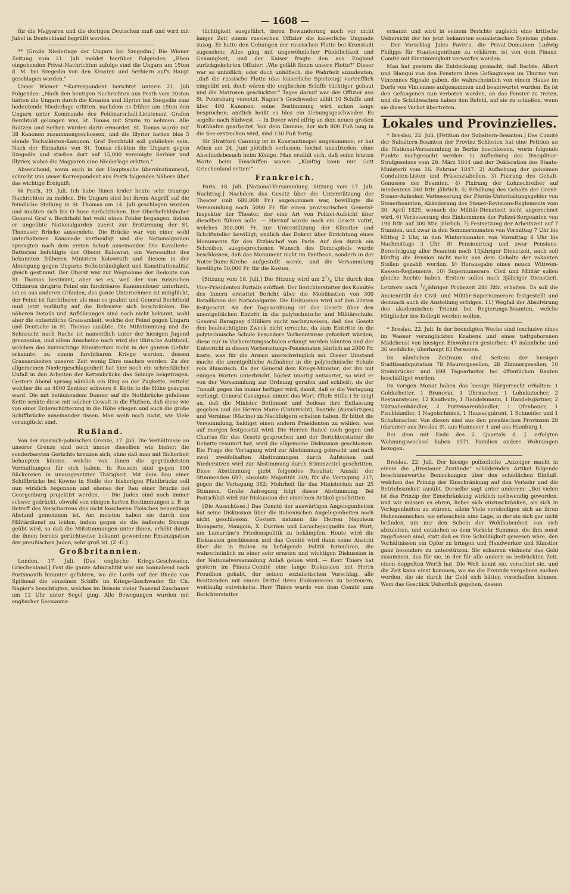— 1608 —
für die Magyaren und die dortigen Deutschen muß und wird mit Jubel in Deutschland begrüßt werden.
** [Große Niederlage der Ungarn bei Szegedin.] Die Wiener Zeitung vom 21. Juli meldet hierüber Folgendes: „Eben eingehenden Privat-Nachrichten zufolge sind die Ungarn am 15ten d. M. bei Szegedin von den Kroaten und Serbiern auf's Haupt geschlagen worden."
Unser Wiener *-Korrespondent berichtet unterm 21. Juli Folgendes: „Nach den heutigen Nachrichten aus Pesth vom 20sten hätten die Ungarn durch die Kroaten und Illyrier bei Szegedin eine bedeutende Niederlage erlitten, nachdem es früher am 15ten den Ungarn unter Kommando des Feldmarschall-Lieutenant Grafen Berchtold gelungen war, St. Tomas mit Sturm zu nehmen. Alle Raitzen und Serben wurden darin ermordet. St. Tomas wurde mit 38 Kanonen zusammengeschossen, und die Illyrier hatten blos 5 elende Tschaikisten-Kanonen. Graf Berchtold soll geblieben sein. Nach der Einnahme von St. Tomas rückten die Ungarn gegen Szegedin und stießen dort auf 15,000 vereinigte Serbier und Illyrier, wobei die Magyaren eine Niederlage erlitten."
Abweichend, wenn auch in der Hauptsache übereinstimmend, schreibt uns unser Korrespondent aus Pesth folgendes Nähere über das wichtige Ereigniß:
§§ Pesth, 19. Juli. Ich habe Ihnen leider heute sehr traurige Nachrichten zu melden. Die Ungarn sind bei ihrem Angriff auf die feindliche Stellung in St. Thomas am 14. Juli geschlagen worden und mußten sich bis O-Buse zurückziehen. Der Oberbefehlshaber General Graf v. Bechthold hat wohl einen Fehler begangen, indem er ungeübte Nationalgarden zuerst zur Erstürmung der St. Thomaser Brücke aussendete. Die Brücke war von einer wohl unterhaltenen Kanonade vertheidigt und die Nationalgarden sprengten nach dem ersten Schuß auseinander. Die Kavallerie-Batterien befehligte der Oberst Kolowrat, ein Verwandter des bekannten früheren Ministers Kolowrath und diesem in der Abneigung gegen Ungarns Selbstständigkeit und Konstitutionalität gleich gestimmt. Der Oberst war zur Wegnahme der Redoute von St. Thomas bestimmt, aber sei es, weil der von russischen Offizieren dirigirte Feind ein furchtbares Kanonenfeuer unterhielt, sei es aus anderen Gründen, das ganze Unternehmen ist mißglückt, der Feind ist furchtbarer, als man es geahnt und General Bechthold muß jetzt vorläufig auf die Defensive sich beschränken. Die näheren Details und Aufklärungen sind noch nicht bekannt, wohl aber die entsetzliche Grausamkeit, welche der Feind gegen Ungarn und Deutsche in St. Thomas ausübte. Die Mißstimmung und die Sehnsucht nach Rache ist namentlich unter der hiesigen Jugend grenzenlos, und allem Anscheine nach wird der illirische Aufstand, welchen das kurzsichtige Ministerium nicht in der ganzen Gefahr erkannte, zu einem furchtbaren Kriege werden, dessen Grausamkeiten unserer Zeit wenig Ehre machen werden. Zu der allgemeinen Niedergeschlagenheit hat hier noch ein schrecklicher Unfall in den Arbeiten der Kettenbrücke das Seinige beigetragen. Gestern Abend sprang nämlich ein Ring an der Zugkette, mittelst welcher die an 4000 Zentner schwere 4. Kette in die Höhe gezogen ward. Die mit betäubendem Donner auf die Nothbrücke gefallene Kette senkte diese mit solcher Gewalt in die Fluthen, daß diese wie von einer Erderschütterung in die Höhe stiegen und auch die große Schiffbrücke auseinander rissen. Man weiß noch nicht, wie Viele verunglückt sind.
Rußland.
Von der russisch-polnischen Grenze, 17. Juli. Die Verhältnisse an unserer Grenze sind noch immer dieselben wie bisher; die sonderbarsten Gerüchte kreuzen sich, ohne daß man mit Sicherheit behaupten könnte, welche von ihnen die gegründetsten Vermuthungen für sich haben. In Rossein sind gegen 100 Bäckereien in unausgesetzter Thätigkeit. Mit dem Bau einer Schiffbrücke bei Kowno in Stelle der bisherigen Pfahlbrücke soll nun wirklich begonnen und ebenso der Bau einer Brücke bei Georgenburg projektirt werden. — Die Juden sind noch immer schwer gedrückt, obwohl von einigen harten Bestimmungen z. B. in Betreff des Verscharrens des nicht koscheren Fleisches neuerdings Abstand genommen ist. Am meisten haben sie durch den Militärdienst zu leiden, indem gegen sie die äußerste Strenge geübt wird, so daß die Mißstimmungen unter ihnen, erhöht durch die ihnen bereits gerüchtweise bekannt gewordene Emanzipation der preußischen Juden, sehr groß ist. (Z.-H.)
Großbritannien.
London, 17. Juli. [Das englische Kriegs-Geschwader. Griechenland.] Fast die ganze Admiralität war am Sonnabend nach Portsmouth hinunter gefahren, wo die Lords auf der Rhede von Spithead die einzelnen Schiffe im Kriegs-Geschwader Sir Ch. Napier's besichtigten, welches im Beisein vieler Tausend Zuschauer um 12 Uhr unter Segel ging. Alle Bewegungen wurden mit englischer Seemanns-
tüchtigkeit ausgeführt, deren Bewunderung noch vor nicht langer Zeit einem russischen Offizier die kaiserliche Ungnade zuzog. Er hatte den Uebungen der russischen Flotte bei Kronstadt zugesehen; Alles ging mit ungewöhnlicher Pünktlichkeit und Genauigkeit, und der Kaiser fragte den aus England zurückgekehrten Offizier: „Wie gefällt Ihnen unsere Flotte?" Dieser war so unhöflich, oder doch unhöfisch, die Wahrheit anzudeuten, „daß die russische Flotte (das kaiserliche Spielzeug) vortrefflich eingeübt sei, doch wären die englischen Schiffe tüchtiger gebaut und die Matrosen geschickter." Tages darauf war der Offizier aus St. Petersburg versetzt. Napier's Geschwader zählt 10 Schiffe und über 400 Kanonen; seine Bestimmung wird schon lange besprochen; amtlich heißt es blos ein Uebungsgeschwader. Es segelte nach Südwest. — In Dover wird eifrig an dem neuen großen Nothhafen gearbeitet. Von dem Damme, der sich 800 Fuß lang in die See erstrecken wird, sind 130 Fuß fertig.
Sir Stratford Canning ist in Konstantinopel angekommen; er hat Athen am 24. Juni plötzlich verlassen, höchst unzufrieden, ohne Abschiedsbesuch beim Könige. Man erzählt sich, daß seine letzten Worte beim Einschiffen waren: „Künftig kann nur Gott Griechenland retten!"
Frankreich.
Paris, 18. Juli. [National-Versammlung. Sitzung vom 17. Juli. Nachtrag.] Nachdem das Gesetz über die Unterstützung der Theater (mit 680,000 Fr.) angenommen war, bewilligte die Versammlung noch 5000 Fr. für einen provisorischen General-Inspektor der Theater, der eine Art von Polizei-Aufsicht über dieselben führen solle. — Hierauf wurde noch ein Gesetz votirt, welches 300,000 Fr. zur Unterstützung der Künstler und Schriftsteller bewilligt; endlich das Dekret über Errichtung eines Monuments für den Erzbischof von Paris. Auf den durch ein Schreiben ausgesprochenen Wunsch des Domcapitels wurde beschlossen, daß das Monument nicht im Pantheon, sondern in der Notre-Dame-Kirche aufgestellt werde, und die Versammlung bewilligte 50,000 Fr. für die Kosten.
[Sitzung vom 18. Juli.] Die Sitzung wird um 21/4 Uhr durch den Vice-Präsidenten Portalis eröffnet. Der Berichterstatter des Komités des Innern erstattet Bericht über die Mobilisation von 300 Bataillonen der Nationalgarde. Die Diskussion wird auf den 21sten festgesetzt. An der Tagesordnung ist das Gesetz über den unentgeltlichen Eintritt in die polytechnische und Militärschule. General Baraguay d'Hilliers sucht nachzuweisen, daß das Gesetz den beabsichtigten Zweck nicht erreiche, da zum Eintritte in die polytechnische Schule besondere Vorkenntnisse gefordert würden, diese nur in Vorbereitungsschulen erlangt werden könnten und der Unterricht in diesen Vorbereitungs-Pensionaten jährlich an 2000 Fr. koste, was für die Armen unerschwinglich sei. Dieser Umstand mache die unentgeltliche Aufnahme in die polytechnische Schule rein illusorisch. Da der General dem Kriegs-Minister, der ihn mit einigen Worten unterbricht, höchst unartig antwortet, so wird er von der Versammlung zur Ordnung gerufen und schließt, da der Tumult gegen ihn immer heftiger wird, damit, daß er die Vertagung verlangt. General Cavaignac nimmt das Wort. (Tiefe Stille.) Er zeigt an, daß die Minister Bethmont und Bedeau ihre Entlassung gegeben und die Herren Marie (Unterricht), Bastide (Auswärtiges) und Verninac (Marine) zu Nachfolgern erhalten haben. Er bittet die Versammlung, baldigst einen andern Präsidenten zu wählen, was auf morgen festgesetzt wird. Die Herren Rancé noch gegen und Charras für das Gesetz gesprochen und der Berichterstatter die Debatte resumirt hat, wird die allgemeine Diskussion geschlossen. Die Frage der Vertagung wird zur Abstimmung gebracht und nach zwei zweifelhaften Abstimmungen durch Aufstehen und Niedersitzen wird zur Abstimmung durch Stimmzettel geschritten. Diese Abstimmung giebt folgendes Resultat: Anzahl der Stimmenden 697; absolute Majorität 349; für die Vertagung 337; gegen die Vertagung 362; Mehrheit für das Ministerium nur 25 Stimmen. Große Aufregung folgt dieser Abstimmung. Bei Postschluß wird zur Diskussion der einzelnen Artikel geschritten.
[Die Ausschüsse.] Das Comité der auswärtigen Angelegenheiten hat seine Diskussion über die italienischen Angelegenheiten noch nicht geschlossen. Gestern nahmen die Herren Napoleon Bonaparte, Maugoin, X. Durrieu und Larochejacquelin das Wort, um Lamartine's Friedenspolitik zu bekämpfen. Heute wird die Diskussion geschlossen und das Comité wird dann seine Ansicht über die in Italien zu befolgende Politik formuliren, die wahrscheinlich zu einer sehr ernsten und wichtigen Diskussion in der Nationalversammlung Anlaß geben wird. — Herr Thiers hat gestern im Finanz-Comité eine lange Diskussion mit Herrn Proudhon gehabt, der seinen sozialistischen Vorschlag, alle Besitzenden mit einem Drittel ihres Einkommens zu besteuern, weitläufig entwickelte. Herr Thiers wurde von dem Comité zum Berichterstatter
ernannt und wird in seinem Berichte zugleich eine kritische Uebersicht der bis jetzt bekannten sozialistischen Systeme geben. — Der Vorschlag Jules Favre's, die Privat-Domainen Ludwig Philipps für Staatseigenthum zu erklären, ist von dem Finanz-Comité mit Einstimmigkeit verworfen worden.
Man hat gestern die Entdeckung gemacht, daß Barbès, Albert und Blanqui von den Fenstern ihres Gefängnisses im Thurme von Vincennes Signale gaben, die wahrscheinlich von einem Hause im Dorfe von Vincennes aufgenommen und beantwortet wurden. Es ist den Gefangenen nun verboten worden, an das Fenster zu treten, und die Schildwachen haben den Befehl, auf sie zu schießen, wenn sie dieses Verbot übertreten.
Lokales und Provinzielles.
* Breslau, 22. Juli. [Petition der Subaltern-Beamten.] Das Comité der Subaltern-Beamten der Provinz Schlesien hat eine Petition an die National-Versammlung in Berlin beschlossen, worin folgende Punkte nachgesucht werden: 1) Aufhebung des Disciplinar-Strafgesetzes vom 29. März 1844 und der Deklaration des Staats-Ministerii vom 16. Februar 1847. 2) Aufhebung der geheimen Conduiten-Listen und Präsenztabellen. 3) Fixirung des Gehalt-Genusses der Beamten. 4) Fixirung der Lohnschreiber auf mindestens 240 Rtlr. jährlich. 5) Erhöhung des Gehalts der Grenz-Steuer-Aufseher, Verbesserung der Pferde-Unterhaltungsgelder von Steuerbeamten, Abänderung des Steuer-Revisions-Reglements vom 30. April 1825, wonach die Militär-Dienstzeit nicht angerechnet wird. 6) Verbesserung des Einkommens der Polizei-Sergeanten von 198 Rtlr. auf 300 Rtlr. jährlich. 7) Festsetzung der Arbeitszeit auf 7 Stunden, und zwar in den Sommermonaten von Vormittag 7 Uhr bis Mittag 2 Uhr, in den Wintermonaten von Vormittag 8 Uhr bis Nachmittags 3 Uhr. 8) Pensionirung und zwar Pensions-Berechtigung aller Beamten nach 15jähriger Dienstzeit, auch soll künftig die Pension nicht mehr aus dem Gehalte der vakanten Stellen gezahlt werden. 9) Herausgabe eines neuen Wittwen-Kassen-Reglements. 10) Supernumerare. Civil und Militär sollen gleiche Rechte haben. Erstere sollen nach 3jähriger Dienstzeit, Letztere nach 1/2jähriger Probezeit 240 Rtlr. erhalten. Es soll die Anciennität der Civil- und Militär-Supernumerare festgestellt und demnach auch die Anstellung erfolgen. 11) Wegfall der Absolvirung des akademischen Trienni bei Regierungs-Beamten, welche Mitglieder des Kollegii werden wollen.
* Breslau, 22. Juli. In der beendigten Woche sind (exclusive eines im Wasser verunglückten Knabens und eines todtgeborenen Mädchens) von hiesigen Einwohnern gestorben: 47 männliche und 36 weibliche, überhaupt 83 Personen.
Im nämlichen Zeitraum sind Seitens der hiesigen Stadtbaudeputation 78 Maurergesellen, 28 Zimmergesellen, 10 Steinbrücker und 898 Tagearbeiter bei öffentlichen Bauten beschäftiget worden.
Im vorigen Monat haben das hiesige Bürgerrecht erhalten: 1 Goldarbeiter, 1 Bronceur, 1 Uhrmacher, 1 Lohnkutscher, 2 Restaurateure, 12 Kaufleute, 1 Handelsmann, 1 Handelsgärtner, 2 Viktualienhändler, 2 Putzwaarenhändler, 1 Ofenbauer, 1 Fischhändler, 1 Nagelschmied, 1 Hausacquirent, 1 Schneider und 1 Schuhmacher. Von diesen sind aus den preußischen Provinzen 28 (darunter aus Breslau 9), aus Hannover 1 und aus Hamburg 1.
Bei dem mit Ende des 2. Quartals d. J. erfolgten Wohnungswechsel haben 1571 Familien andere Wohnungen bezogen.
Breslau, 22. Juli. Der hiesige polizeiliche „Anzeiger macht in einem die „Breslauer Zustände" schildernden Artikel folgende beachtenswerthe Bemerkungen über den schädlichen Einfluß, welchen das Prinzip der Einschränkung auf den Verkehr und die Betriebsamkeit ausübt. Derselbe sagt unter anderem: „Bei vielen ist das Prinzip der Einschränkung wirklich nothwendig geworden, und wir müssen es ehren, lieber sich einzuschränken, als sich in Verlegenheiten zu stürzen, allein Viele versündigen sich an ihren Nebenmenschen, sie erheucheln eine Lage, in der sie sich gar nicht befinden, um nur den Schein der Wohlhabenheit von sich abzuleiten, und entziehen so dem Verkehr Summen, die ihm sonst zugeflossen sind, statt daß es ihre Schuldigkeit gewesen wäre, den Verhältnissen ein Opfer zu bringen und Handwerker und Künstler ganz besonders zu unterstützen. Sie scharren vielmehr das Geld zusammen, das für sie, in der für alle andern so bedrückten Zeit, einen doppelten Werth hat. Die Welt kennt sie, verachtet sie, und die Zeit kann einst kommen, wo sie die Freunde vergebens suchen werden, die sie durch ihr Geld sich hätten verschaffen können. Wem das Geschick Ueberfluß gegeben, dessen